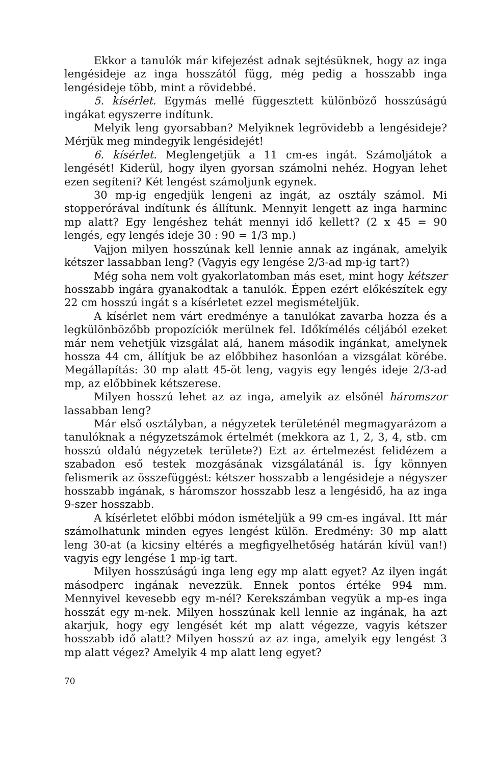Ekkor a tanulók már kifejezést adnak sejtésüknek, hogy az inga lengésideje az inga hosszától függ, még pedig a hosszabb inga lengésideje több, mint a rövidebbé.
5. kísérlet. Egymás mellé függesztett különböző hosszúságú ingákat egyszerre indítunk.
Melyik leng gyorsabban? Melyiknek legrövidebb a lengésideje? Mérjük meg mindegyik lengésidejét!
6. kísérlet. Meglengetjük a 11 cm-es ingát. Számoljátok a lengését! Kiderül, hogy ilyen gyorsan számolni nehéz. Hogyan lehet ezen segíteni? Két lengést számoljunk egynek.
30 mp-ig engedjük lengeni az ingát, az osztály számol. Mi stopperórával indítunk és állítunk. Mennyit lengett az inga harminc mp alatt? Egy lengéshez tehát mennyi idő kellett? (2 x 45 = 90 lengés, egy lengés ideje 30 : 90 = 1/3 mp.)
Vajjon milyen hosszúnak kell lennie annak az ingának, amelyik kétszer lassabban leng? (Vagyis egy lengése 2/3-ad mp-ig tart?)
Még soha nem volt gyakorlatomban más eset, mint hogy kétszer hosszabb ingára gyanakodtak a tanulók. Éppen ezért előkészítek egy 22 cm hosszú ingát s a kísérletet ezzel megismételjük.
A kísérlet nem várt eredménye a tanulókat zavarba hozza és a legkülönbözőbb propozíciók merülnek fel. Időkímélés céljából ezeket már nem vehetjük vizsgálat alá, hanem második ingánkat, amelynek hossza 44 cm, állítjuk be az előbbihez hasonlóan a vizsgálat körébe. Megállapítás: 30 mp alatt 45-öt leng, vagyis egy lengés ideje 2/3-ad mp, az előbbinek kétszerese.
Milyen hosszú lehet az az inga, amelyik az elsőnél háromszor lassabban leng?
Már első osztályban, a négyzetek területénél megmagyarázom a tanulóknak a négyzetszámok értelmét (mekkora az 1, 2, 3, 4, stb. cm hosszú oldalú négyzetek területe?) Ezt az értelmezést felidézem a szabadon eső testek mozgásának vizsgálatánál is. Így könnyen felismerik az összefüggést: kétszer hosszabb a lengésideje a négyszer hosszabb ingának, s háromszor hosszabb lesz a lengésidő, ha az inga 9-szer hosszabb.
A kísérletet előbbi módon ismételjük a 99 cm-es ingával. Itt már számolhatunk minden egyes lengést külön. Eredmény: 30 mp alatt leng 30-at (a kicsiny eltérés a megfigyelhetőség határán kívül van!) vagyis egy lengése 1 mp-ig tart.
Milyen hosszúságú inga leng egy mp alatt egyet? Az ilyen ingát másodperc ingának nevezzük. Ennek pontos értéke 994 mm. Mennyivel kevesebb egy m-nél? Kerekszámban vegyük a mp-es inga hosszát egy m-nek. Milyen hosszúnak kell lennie az ingának, ha azt akarjuk, hogy egy lengését két mp alatt végezze, vagyis kétszer hosszabb idő alatt? Milyen hosszú az az inga, amelyik egy lengést 3 mp alatt végez? Amelyik 4 mp alatt leng egyet?
70